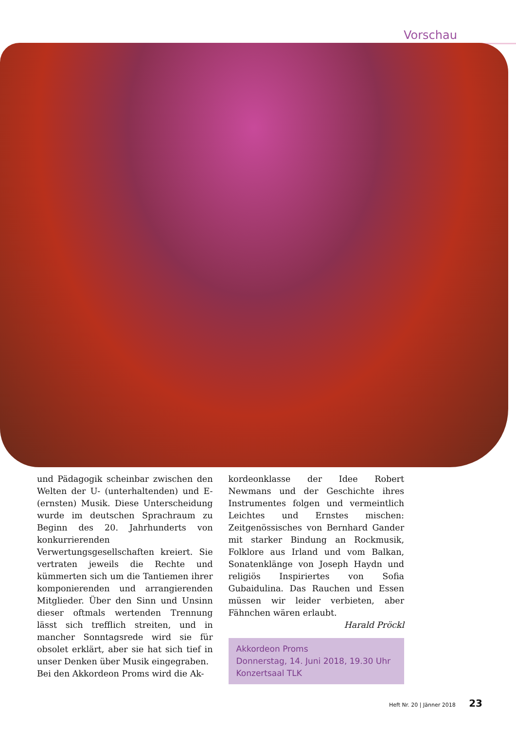Vorschau
und Pädagogik scheinbar zwischen den Welten der U- (unterhaltenden) und E- (ernsten) Musik. Diese Unterscheidung wurde im deutschen Sprachraum zu Beginn des 20. Jahrhunderts von konkurrierenden Verwertungsgesellschaften kreiert. Sie vertraten jeweils die Rechte und kümmerten sich um die Tantiemen ihrer komponierenden und arrangierenden Mitglieder. Über den Sinn und Unsinn dieser oftmals wertenden Trennung lässt sich trefflich streiten, und in mancher Sonntagsrede wird sie für obsolet erklärt, aber sie hat sich tief in unser Denken über Musik eingegraben.
Bei den Akkordeon Proms wird die Ak-
kordeonklasse der Idee Robert Newmans und der Geschichte ihres Instrumentes folgen und vermeintlich Leichtes und Ernstes mischen: Zeitgenössisches von Bernhard Gander mit starker Bindung an Rockmusik, Folklore aus Irland und vom Balkan, Sonatenklänge von Joseph Haydn und religiös Inspiriertes von Sofia Gubaidulina. Das Rauchen und Essen müssen wir leider verbieten, aber Fähnchen wären erlaubt.
Harald Pröckl
Akkordeon Proms
Donnerstag, 14. Juni 2018, 19.30 Uhr
Konzertsaal TLK
Heft Nr. 20 | Jänner 2018 23